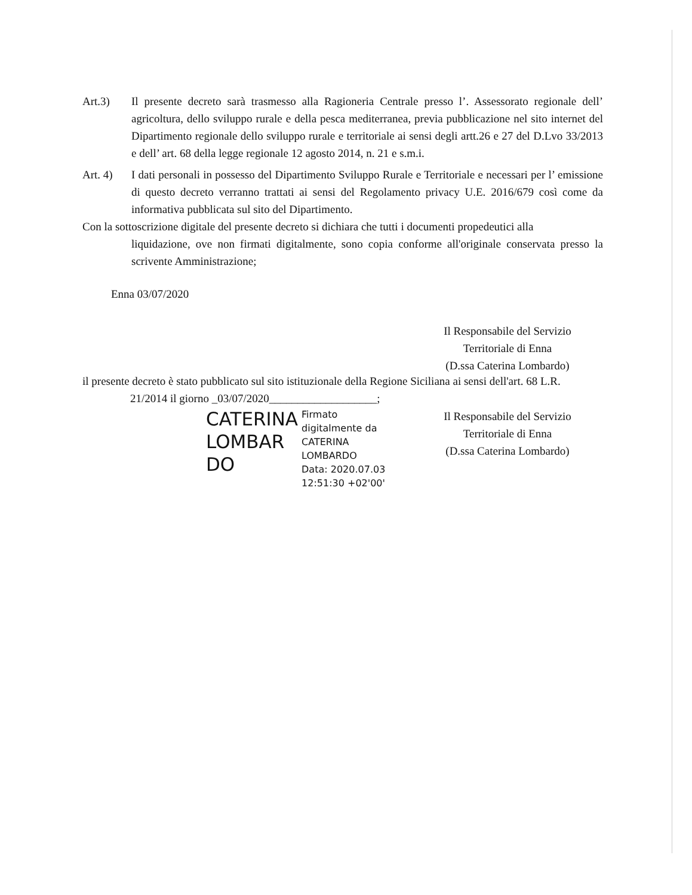Art.3) Il presente decreto sarà trasmesso alla Ragioneria Centrale presso l’. Assessorato regionale dell’ agricoltura, dello sviluppo rurale e della pesca mediterranea, previa pubblicazione nel sito internet del Dipartimento regionale dello sviluppo rurale e territoriale ai sensi degli artt.26 e 27 del D.Lvo 33/2013 e dell’ art. 68 della legge regionale 12 agosto 2014, n. 21 e s.m.i.
Art. 4) I dati personali in possesso del Dipartimento Sviluppo Rurale e Territoriale e necessari per l’ emissione di questo decreto verranno trattati ai sensi del Regolamento privacy U.E. 2016/679 così come da informativa pubblicata sul sito del Dipartimento.
Con la sottoscrizione digitale del presente decreto si dichiara che tutti i documenti propedeutici alla
liquidazione, ove non firmati digitalmente, sono copia conforme all'originale conservata presso la scrivente Amministrazione;
Enna 03/07/2020
Il Responsabile del Servizio
Territoriale di Enna
(D.ssa Caterina Lombardo)
il presente decreto è stato pubblicato sul sito istituzionale della Regione Siciliana ai sensi dell'art. 68 L.R.
21/2014 il giorno _03/07/2020___________________;
CATERINA
LOMBAR
DO
Firmato
digitalmente da
CATERINA
LOMBARDO
Data: 2020.07.03
12:51:30 +02'00'
Il Responsabile del Servizio
Territoriale di Enna
(D.ssa Caterina Lombardo)